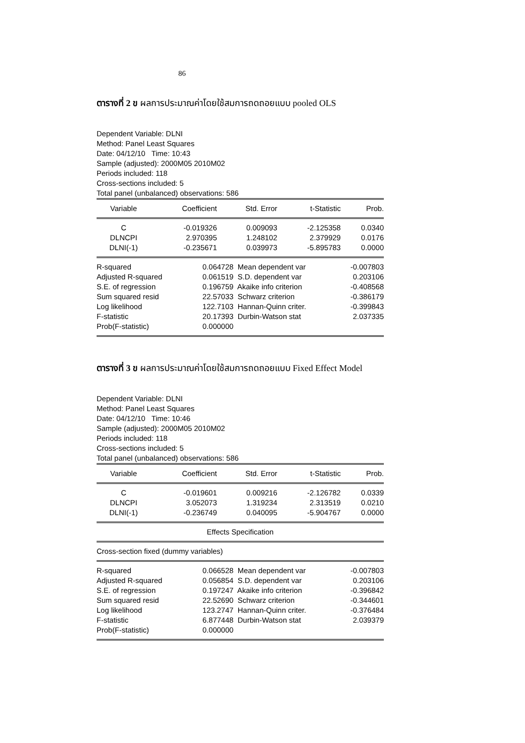86
ตารางที่ 2 ข ผลการประมาณค่าโดยใช้สมการถดถอยแบบ pooled OLS
Dependent Variable: DLNI
Method: Panel Least Squares
Date: 04/12/10 Time: 10:43
Sample (adjusted): 2000M05 2010M02
Periods included: 118
Cross-sections included: 5
Total panel (unbalanced) observations: 586
| Variable | Coefficient | Std. Error | t-Statistic | Prob. |
| --- | --- | --- | --- | --- |
| C | -0.019326 | 0.009093 | -2.125358 | 0.0340 |
| DLNCPI | 2.970395 | 1.248102 | 2.379929 | 0.0176 |
| DLNI(-1) | -0.235671 | 0.039973 | -5.895783 | 0.0000 |
| R-squared | 0.064728 | Mean dependent var | -0.007803 |
| Adjusted R-squared | 0.061519 | S.D. dependent var | 0.203106 |
| S.E. of regression | 0.196759 | Akaike info criterion | -0.408568 |
| Sum squared resid | 22.57033 | Schwarz criterion | -0.386179 |
| Log likelihood | 122.7103 | Hannan-Quinn criter. | -0.399843 |
| F-statistic | 20.17393 | Durbin-Watson stat | 2.037335 |
| Prob(F-statistic) | 0.000000 | | |
ตารางที่ 3 ข ผลการประมาณค่าโดยใช้สมการถดถอยแบบ Fixed Effect Model
Dependent Variable: DLNI
Method: Panel Least Squares
Date: 04/12/10 Time: 10:46
Sample (adjusted): 2000M05 2010M02
Periods included: 118
Cross-sections included: 5
Total panel (unbalanced) observations: 586
| Variable | Coefficient | Std. Error | t-Statistic | Prob. |
| --- | --- | --- | --- | --- |
| C | -0.019601 | 0.009216 | -2.126782 | 0.0339 |
| DLNCPI | 3.052073 | 1.319234 | 2.313519 | 0.0210 |
| DLNI(-1) | -0.236749 | 0.040095 | -5.904767 | 0.0000 |
| Effects Specification | | | | |
| Cross-section fixed (dummy variables) | | | | |
| R-squared | 0.066528 | Mean dependent var | -0.007803 |
| Adjusted R-squared | 0.056854 | S.D. dependent var | 0.203106 |
| S.E. of regression | 0.197247 | Akaike info criterion | -0.396842 |
| Sum squared resid | 22.52690 | Schwarz criterion | -0.344601 |
| Log likelihood | 123.2747 | Hannan-Quinn criter. | -0.376484 |
| F-statistic | 6.877448 | Durbin-Watson stat | 2.039379 |
| Prob(F-statistic) | 0.000000 | | |